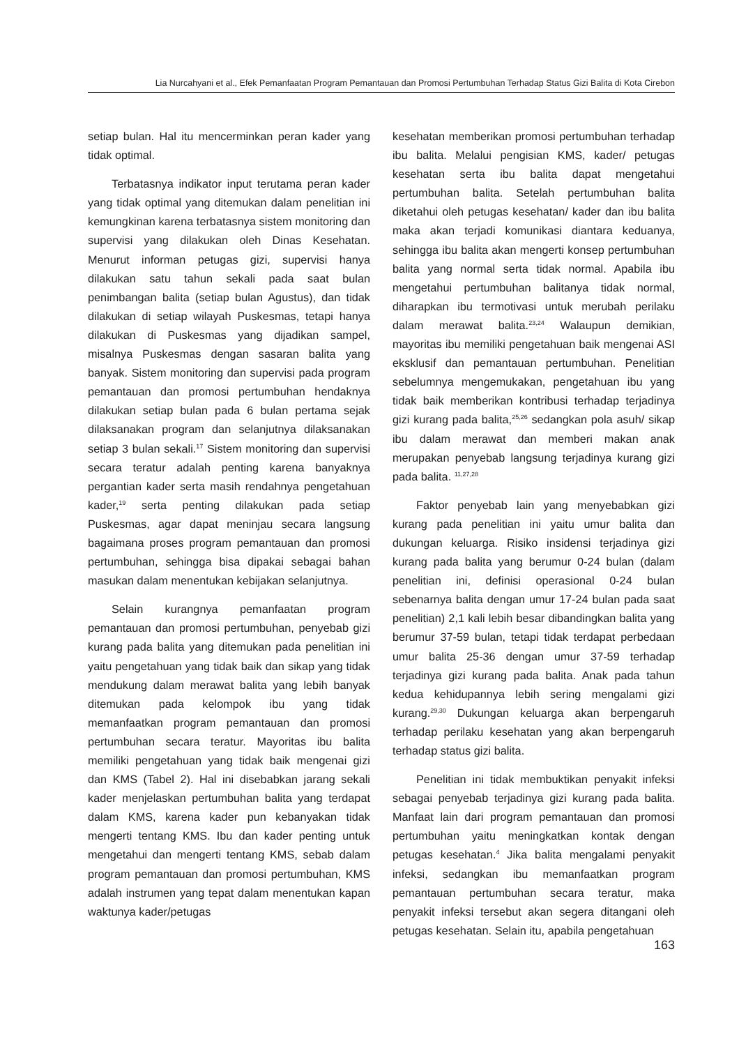Lia Nurcahyani et al., Efek Pemanfaatan Program Pemantauan dan Promosi Pertumbuhan Terhadap Status Gizi Balita di Kota Cirebon
setiap bulan. Hal itu mencerminkan peran kader yang tidak optimal.
Terbatasnya indikator input terutama peran kader yang tidak optimal yang ditemukan dalam penelitian ini kemungkinan karena terbatasnya sistem monitoring dan supervisi yang dilakukan oleh Dinas Kesehatan. Menurut informan petugas gizi, supervisi hanya dilakukan satu tahun sekali pada saat bulan penimbangan balita (setiap bulan Agustus), dan tidak dilakukan di setiap wilayah Puskesmas, tetapi hanya dilakukan di Puskesmas yang dijadikan sampel, misalnya Puskesmas dengan sasaran balita yang banyak. Sistem monitoring dan supervisi pada program pemantauan dan promosi pertumbuhan hendaknya dilakukan setiap bulan pada 6 bulan pertama sejak dilaksanakan program dan selanjutnya dilaksanakan setiap 3 bulan sekali.<sup>17</sup> Sistem monitoring dan supervisi secara teratur adalah penting karena banyaknya pergantian kader serta masih rendahnya pengetahuan kader,<sup>19</sup> serta penting dilakukan pada setiap Puskesmas, agar dapat meninjau secara langsung bagaimana proses program pemantauan dan promosi pertumbuhan, sehingga bisa dipakai sebagai bahan masukan dalam menentukan kebijakan selanjutnya.
Selain kurangnya pemanfaatan program pemantauan dan promosi pertumbuhan, penyebab gizi kurang pada balita yang ditemukan pada penelitian ini yaitu pengetahuan yang tidak baik dan sikap yang tidak mendukung dalam merawat balita yang lebih banyak ditemukan pada kelompok ibu yang tidak memanfaatkan program pemantauan dan promosi pertumbuhan secara teratur. Mayoritas ibu balita memiliki pengetahuan yang tidak baik mengenai gizi dan KMS (Tabel 2). Hal ini disebabkan jarang sekali kader menjelaskan pertumbuhan balita yang terdapat dalam KMS, karena kader pun kebanyakan tidak mengerti tentang KMS. Ibu dan kader penting untuk mengetahui dan mengerti tentang KMS, sebab dalam program pemantauan dan promosi pertumbuhan, KMS adalah instrumen yang tepat dalam menentukan kapan waktunya kader/petugas
kesehatan memberikan promosi pertumbuhan terhadap ibu balita. Melalui pengisian KMS, kader/ petugas kesehatan serta ibu balita dapat mengetahui pertumbuhan balita. Setelah pertumbuhan balita diketahui oleh petugas kesehatan/ kader dan ibu balita maka akan terjadi komunikasi diantara keduanya, sehingga ibu balita akan mengerti konsep pertumbuhan balita yang normal serta tidak normal. Apabila ibu mengetahui pertumbuhan balitanya tidak normal, diharapkan ibu termotivasi untuk merubah perilaku dalam merawat balita.<sup>23,24</sup> Walaupun demikian, mayoritas ibu memiliki pengetahuan baik mengenai ASI eksklusif dan pemantauan pertumbuhan. Penelitian sebelumnya mengemukakan, pengetahuan ibu yang tidak baik memberikan kontribusi terhadap terjadinya gizi kurang pada balita,<sup>25,26</sup> sedangkan pola asuh/ sikap ibu dalam merawat dan memberi makan anak merupakan penyebab langsung terjadinya kurang gizi pada balita. <sup>11,27,28</sup>
Faktor penyebab lain yang menyebabkan gizi kurang pada penelitian ini yaitu umur balita dan dukungan keluarga. Risiko insidensi terjadinya gizi kurang pada balita yang berumur 0-24 bulan (dalam penelitian ini, definisi operasional 0-24 bulan sebenarnya balita dengan umur 17-24 bulan pada saat penelitian) 2,1 kali lebih besar dibandingkan balita yang berumur 37-59 bulan, tetapi tidak terdapat perbedaan umur balita 25-36 dengan umur 37-59 terhadap terjadinya gizi kurang pada balita. Anak pada tahun kedua kehidupannya lebih sering mengalami gizi kurang.<sup>29,30</sup> Dukungan keluarga akan berpengaruh terhadap perilaku kesehatan yang akan berpengaruh terhadap status gizi balita.
Penelitian ini tidak membuktikan penyakit infeksi sebagai penyebab terjadinya gizi kurang pada balita. Manfaat lain dari program pemantauan dan promosi pertumbuhan yaitu meningkatkan kontak dengan petugas kesehatan.<sup>4</sup> Jika balita mengalami penyakit infeksi, sedangkan ibu memanfaatkan program pemantauan pertumbuhan secara teratur, maka penyakit infeksi tersebut akan segera ditangani oleh petugas kesehatan. Selain itu, apabila pengetahuan
163